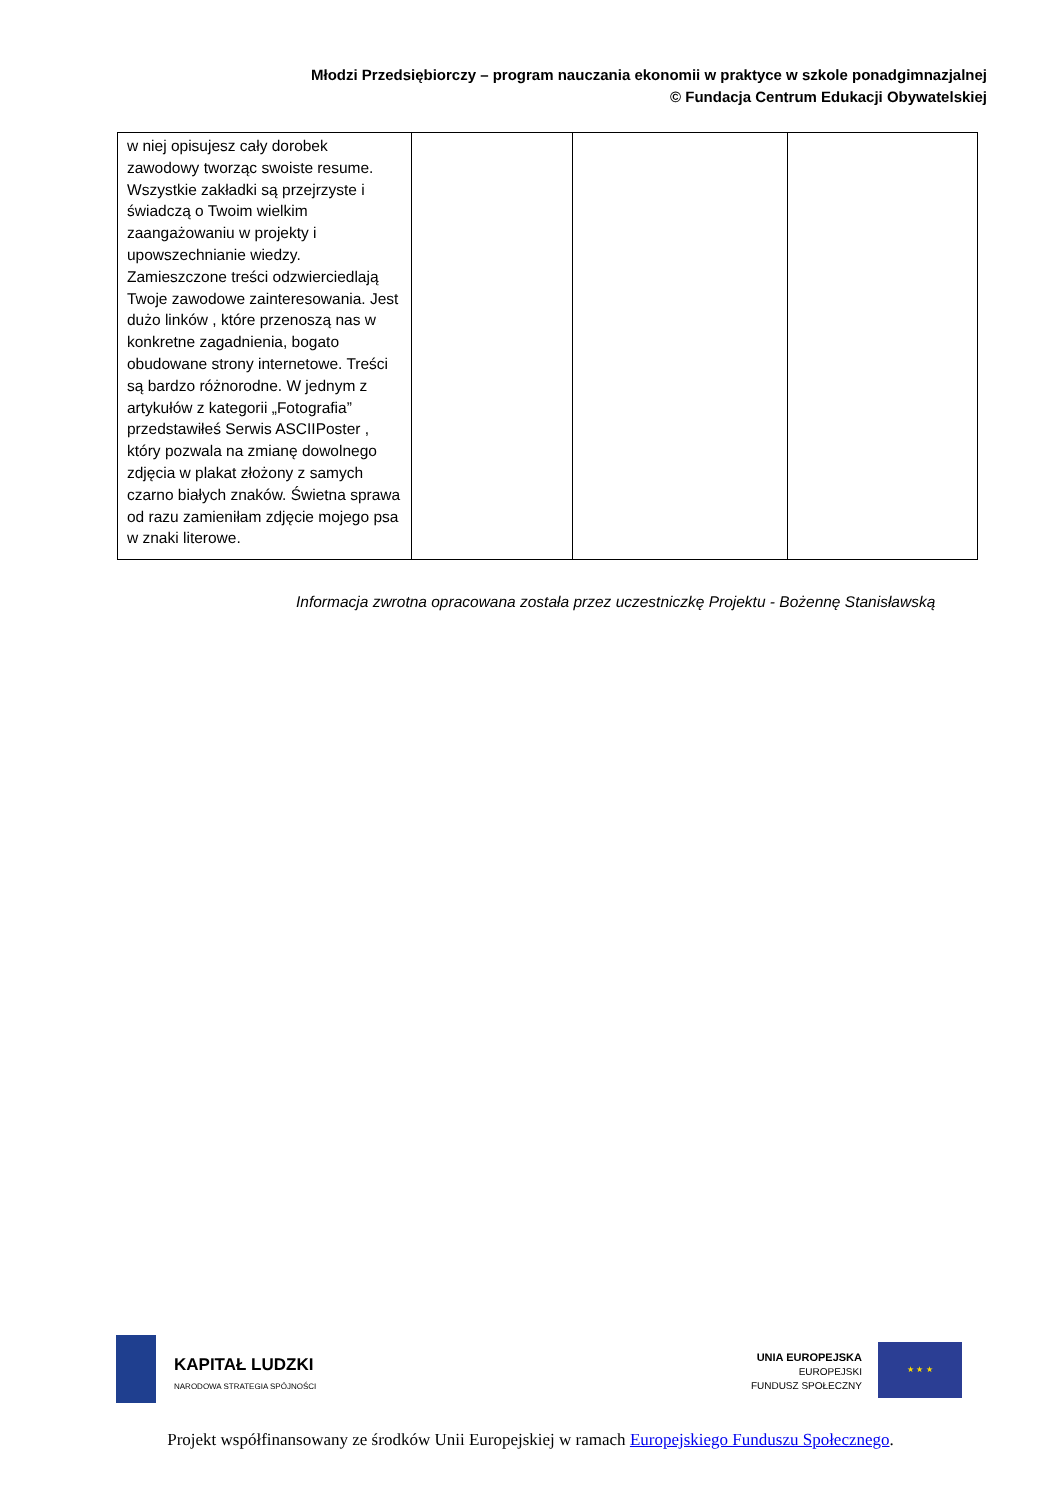Młodzi Przedsiębiorczy – program nauczania ekonomii w praktyce w szkole ponadgimnazjalnej
© Fundacja Centrum Edukacji Obywatelskiej
| w niej opisujesz cały dorobek zawodowy tworząc swoiste resume. Wszystkie zakładki są przejrzyste i świadczą o Twoim wielkim zaangażowaniu w projekty i upowszechnianie wiedzy. Zamieszczone treści odzwierciedlają Twoje zawodowe zainteresowania. Jest dużo linków , które przenoszą nas w konkretne zagadnienia, bogato obudowane strony internetowe. Treści są bardzo różnorodne. W jednym z artykułów z kategorii „Fotografia” przedstawiłeś Serwis ASCIIPoster , który pozwala na zmianę dowolnego zdjęcia w plakat złożony z samych czarno białych znaków. Świetna sprawa od razu zamieniłam zdjęcie mojego psa w znaki literowe. | | | |
Informacja zwrotna opracowana została przez uczestniczkę Projektu - Bożennę Stanisławską
KAPITAŁ LUDZKI
NARODOWA STRATEGIA SPÓJNOŚCI
UNIA EUROPEJSKA
EUROPEJSKI
FUNDUSZ SPOŁECZNY
★ ★ ★
Projekt współfinansowany ze środków Unii Europejskiej w ramach Europejskiego Funduszu Społecznego.